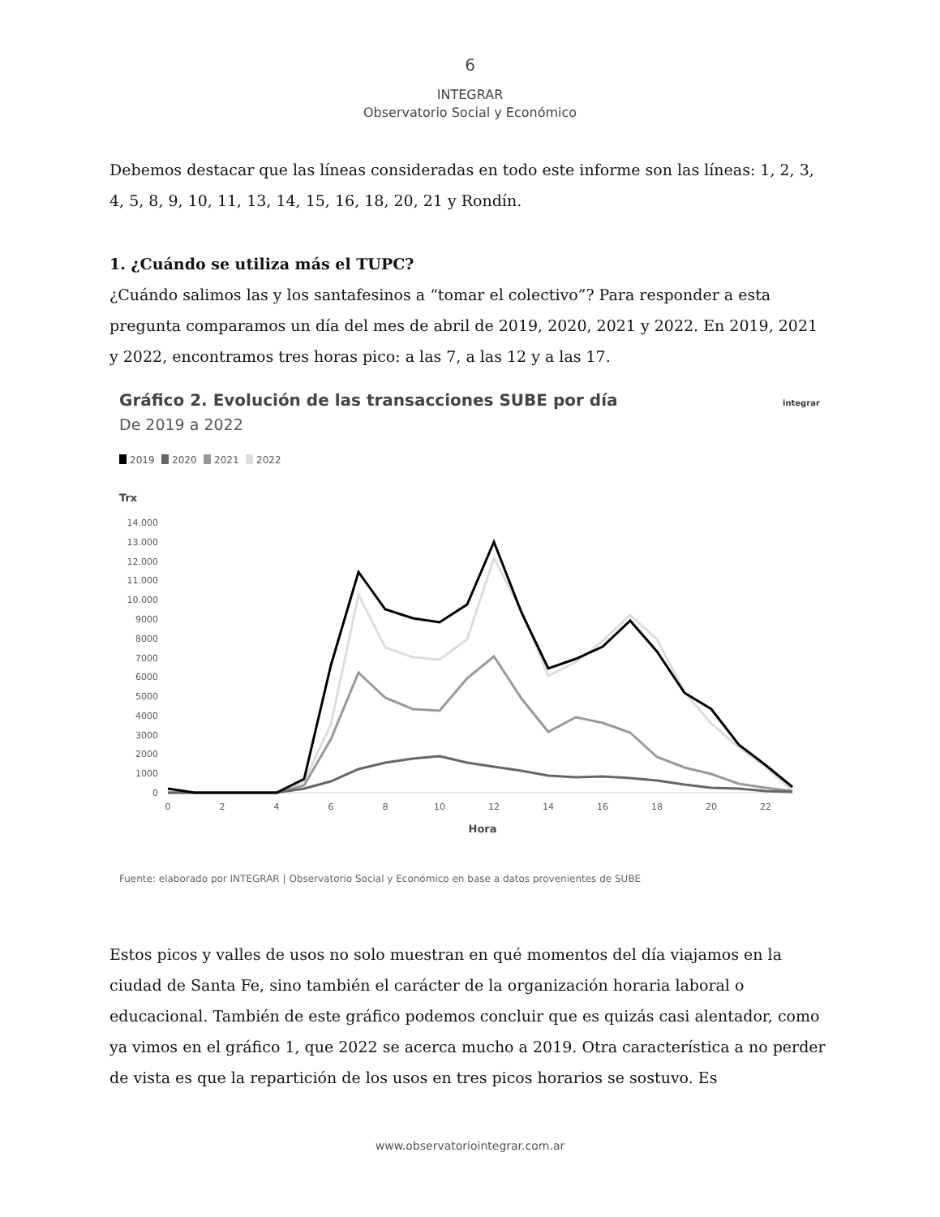6
INTEGRAR
Observatorio Social y Económico
Debemos destacar que las líneas consideradas en todo este informe son las líneas: 1, 2, 3, 4, 5, 8, 9, 10, 11, 13, 14, 15, 16, 18, 20, 21 y Rondín.
1. ¿Cuándo se utiliza más el TUPC?
¿Cuándo salimos las y los santafesinos a “tomar el colectivo”? Para responder a esta pregunta comparamos un día del mes de abril de 2019, 2020, 2021 y 2022. En 2019, 2021 y 2022, encontramos tres horas pico: a las 7, a las 12 y a las 17.
Gráfico 2. Evolución de las transacciones SUBE por día
integrar
De 2019 a 2022
2019
2020
2021
2022
Trx
14.000
13.000
12.000
11.000
10.000
9000
8000
7000
6000
5000
4000
3000
2000
1000
0
0
2
4
6
8
10
12
14
16
18
20
22
Hora
Fuente: elaborado por INTEGRAR | Observatorio Social y Económico en base a datos provenientes de SUBE
Estos picos y valles de usos no solo muestran en qué momentos del día viajamos en la ciudad de Santa Fe, sino también el carácter de la organización horaria laboral o educacional. También de este gráfico podemos concluir que es quizás casi alentador, como ya vimos en el gráfico 1, que 2022 se acerca mucho a 2019. Otra característica a no perder de vista es que la repartición de los usos en tres picos horarios se sostuvo. Es
www.observatoriointegrar.com.ar